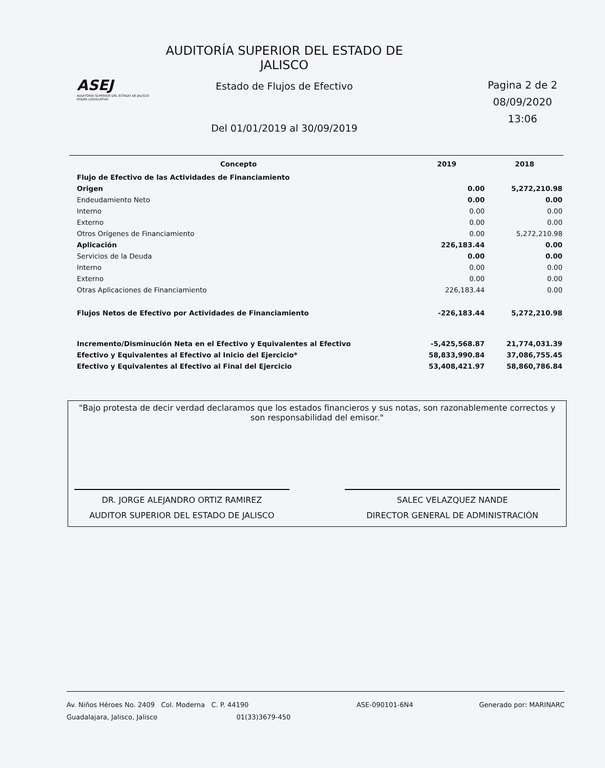ASEJ
AUDITORÍA SUPERIOR DEL ESTADO DE JALISCO
PODER LEGISLATIVO
AUDITORÍA SUPERIOR DEL ESTADO DE JALISCO
Estado de Flujos de Efectivo
Del 01/01/2019 al 30/09/2019
Pagina 2 de 2
08/09/2020
13:06
| Concepto | 2019 | 2018 |
| --- | --- | --- |
| Flujo de Efectivo de las Actividades de Financiamiento | | |
| Origen | 0.00 | 5,272,210.98 |
| Endeudamiento Neto | 0.00 | 0.00 |
| Interno | 0.00 | 0.00 |
| Externo | 0.00 | 0.00 |
| Otros Orígenes de Financiamiento | 0.00 | 5,272,210.98 |
| Aplicación | 226,183.44 | 0.00 |
| Servicios de la Deuda | 0.00 | 0.00 |
| Interno | 0.00 | 0.00 |
| Externo | 0.00 | 0.00 |
| Otras Aplicaciones de Financiamiento | 226,183.44 | 0.00 |
| Flujos Netos de Efectivo por Actividades de Financiamiento | -226,183.44 | 5,272,210.98 |
| Incremento/Disminución Neta en el Efectivo y Equivalentes al Efectivo | -5,425,568.87 | 21,774,031.39 |
| Efectivo y Equivalentes al Efectivo al Inicio del Ejercicio* | 58,833,990.84 | 37,086,755.45 |
| Efectivo y Equivalentes al Efectivo al Final del Ejercicio | 53,408,421.97 | 58,860,786.84 |
"Bajo protesta de decir verdad declaramos que los estados financieros y sus notas, son razonablemente correctos y son responsabilidad del emisor."
DR. JORGE ALEJANDRO ORTIZ RAMIREZ
AUDITOR SUPERIOR DEL ESTADO DE JALISCO
SALEC VELAZQUEZ NANDE
DIRECTOR GENERAL DE ADMINISTRACIÓN
Av. Niños Héroes No. 2409 Col. Moderna C. P. 44190
Guadalajara, Jalisco, Jalisco 01(33)3679-450
ASE-090101-6N4 Generado por: MARINARC